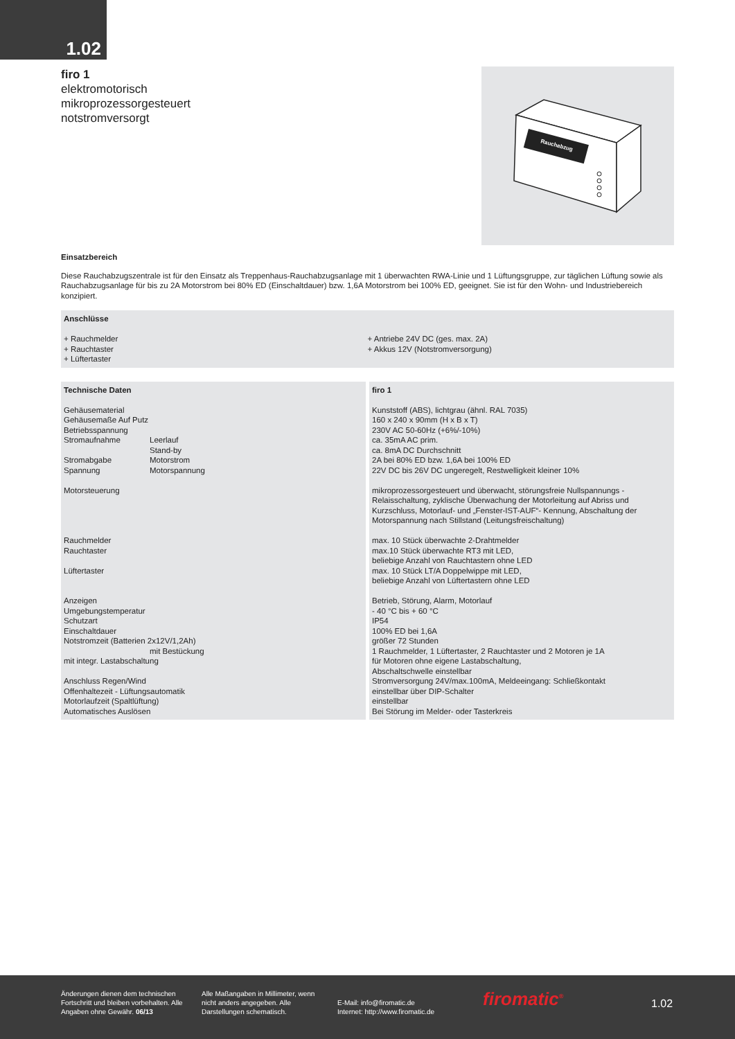1.02
firo 1
elektromotorisch
mikroprozessorgesteuert
notstromversorgt
Rauchabzug
Einsatzbereich
Diese Rauchabzugszentrale ist für den Einsatz als Treppenhaus-Rauchabzugsanlage mit 1 überwachten RWA-Linie und 1 Lüftungsgruppe, zur täglichen Lüftung sowie als Rauchabzugsanlage für bis zu 2A Motorstrom bei 80% ED (Einschaltdauer) bzw. 1,6A Motorstrom bei 100% ED, geeignet. Sie ist für den Wohn- und Industriebereich konzipiert.
| Anschlüsse | |
| + Rauchmelder + Rauchtaster + Lüftertaster | + Antriebe 24V DC (ges. max. 2A) + Akkus 12V (Notstromversorgung) |
| / Technische Daten / / / Gehäusematerial Gehäusemaße Auf Putz Betriebsspannung / / / Stromaufnahme Stromabgabe Spannung / Leerlauf Stand-by Motorstrom Motorspannung / / Motorsteuerung Rauchmelder Rauchtaster Lüftertaster Anzeigen Umgebungstemperatur Schutzart Einschaltdauer Notstromzeit (Batterien 2x12V/1,2Ah) / / / / mit Bestückung / / mit integr. Lastabschaltung Anschluss Regen/Wind Offenhaltezeit - Lüftungsautomatik Motorlaufzeit (Spaltlüftung) Automatisches Auslösen / / | firo 1 Kunststoff (ABS), lichtgrau (ähnl. RAL 7035) 160 x 240 x 90mm (H x B x T) 230V AC 50-60Hz (+6%/-10%) ca. 35mA AC prim. ca. 8mA DC Durchschnitt 2A bei 80% ED bzw. 1,6A bei 100% ED 22V DC bis 26V DC ungeregelt, Restwelligkeit kleiner 10% mikroprozessorgesteuert und überwacht, störungsfreie Nullspannungs - Relaisschaltung, zyklische Überwachung der Motorleitung auf Abriss und Kurzschluss, Motorlauf- und „Fenster-IST-AUF“- Kennung, Abschaltung der Motorspannung nach Stillstand (Leitungsfreischaltung) max. 10 Stück überwachte 2-Drahtmelder max.10 Stück überwachte RT3 mit LED, beliebige Anzahl von Rauchtastern ohne LED max. 10 Stück LT/A Doppelwippe mit LED, beliebige Anzahl von Lüftertastern ohne LED Betrieb, Störung, Alarm, Motorlauf - 40 °C bis + 60 °C IP54 100% ED bei 1,6A größer 72 Stunden 1 Rauchmelder, 1 Lüftertaster, 2 Rauchtaster und 2 Motoren je 1A für Motoren ohne eigene Lastabschaltung, Abschaltschwelle einstellbar Stromversorgung 24V/max.100mA, Meldeeingang: Schließkontakt einstellbar über DIP-Schalter einstellbar Bei Störung im Melder- oder Tasterkreis |
Änderungen dienen dem technischen Fortschritt und bleiben vorbehalten. Alle Angaben ohne Gewähr. 06/13
Alle Maßangaben in Millimeter, wenn nicht anders angegeben. Alle Darstellungen schematisch.
E-Mail: info@firomatic.de
Internet: http://www.firomatic.de
firomatic<sup>®</sup> 1.02